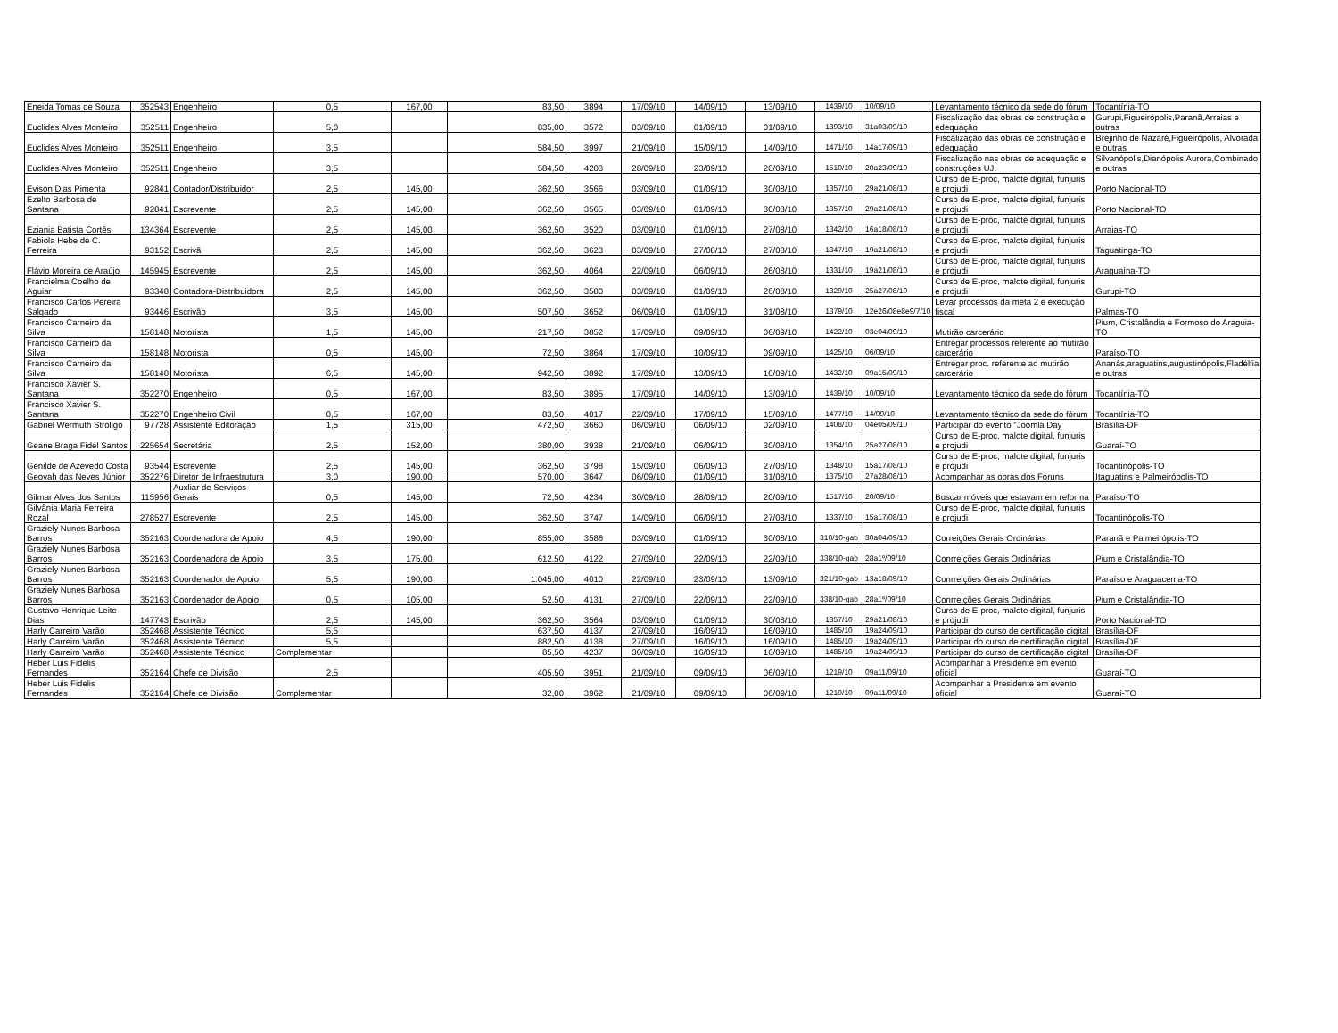| Eneida Tomas de Souza | 352543 | Engenheiro | 0,5 | 167,00 | 83,50 | 3894 | 17/09/10 | 14/09/10 | 13/09/10 | 1439/10 | 10/09/10 | Levantamento técnico da sede do fórum | Tocantínia-TO |
| Euclides Alves Monteiro | 352511 | Engenheiro | 5,0 | | 835,00 | 3572 | 03/09/10 | 01/09/10 | 01/09/10 | 1393/10 | 31a03/09/10 | Fiscalização das obras de construção e edequação | Gurupi,Figueirópolis,Paranã,Arraias e outras |
| Euclides Alves Monteiro | 352511 | Engenheiro | 3,5 | | 584,50 | 3997 | 21/09/10 | 15/09/10 | 14/09/10 | 1471/10 | 14a17/09/10 | Fiscalização das obras de construção e edequação | Brejinho de Nazaré,Figueirópolis, Alvorada e outras |
| Euclides Alves Monteiro | 352511 | Engenheiro | 3,5 | | 584,50 | 4203 | 28/09/10 | 23/09/10 | 20/09/10 | 1510/10 | 20a23/09/10 | Fiscalização nas obras de adequação e construções UJ. | Silvanópolis,Dianópolis,Aurora,Combinado e outras |
| Evison Dias Pimenta | 92841 | Contador/Distribuidor | 2,5 | 145,00 | 362,50 | 3566 | 03/09/10 | 01/09/10 | 30/08/10 | 1357/10 | 29a21/08/10 | Curso de E-proc, malote digital, funjuris e projudi | Porto Nacional-TO |
| Ezelto Barbosa de Santana | 92841 | Escrevente | 2,5 | 145,00 | 362,50 | 3565 | 03/09/10 | 01/09/10 | 30/08/10 | 1357/10 | 29a21/08/10 | Curso de E-proc, malote digital, funjuris e projudi | Porto Nacional-TO |
| Eziania Batista Cortês | 134364 | Escrevente | 2,5 | 145,00 | 362,50 | 3520 | 03/09/10 | 01/09/10 | 27/08/10 | 1342/10 | 16a18/08/10 | Curso de E-proc, malote digital, funjuris e projudi | Arraias-TO |
| Fabiola Hebe de C. Ferreira | 93152 | Escrivã | 2,5 | 145,00 | 362,50 | 3623 | 03/09/10 | 27/08/10 | 27/08/10 | 1347/10 | 19a21/08/10 | Curso de E-proc, malote digital, funjuris e projudi | Taguatinga-TO |
| Flávio Moreira de Araújo | 145945 | Escrevente | 2,5 | 145,00 | 362,50 | 4064 | 22/09/10 | 06/09/10 | 26/08/10 | 1331/10 | 19a21/08/10 | Curso de E-proc, malote digital, funjuris e projudi | Araguaína-TO |
| Francielma Coelho de Aguiar | 93348 | Contadora-Distribuidora | 2,5 | 145,00 | 362,50 | 3580 | 03/09/10 | 01/09/10 | 26/08/10 | 1329/10 | 25a27/08/10 | Curso de E-proc, malote digital, funjuris e projudi | Gurupi-TO |
| Francisco Carlos Pereira Salgado | 93446 | Escrivão | 3,5 | 145,00 | 507,50 | 3652 | 06/09/10 | 01/09/10 | 31/08/10 | 1379/10 | 12e26/08e8e9/7/10 | Levar processos da meta 2 e execução fiscal | Palmas-TO |
| Francisco Carneiro da Silva | 158148 | Motorista | 1,5 | 145,00 | 217,50 | 3852 | 17/09/10 | 09/09/10 | 06/09/10 | 1422/10 | 03e04/09/10 | Mutirão carcerário | Pium, Cristalândia e Formoso do Araguia-TO |
| Francisco Carneiro da Silva | 158148 | Motorista | 0,5 | 145,00 | 72,50 | 3864 | 17/09/10 | 10/09/10 | 09/09/10 | 1425/10 | 06/09/10 | Entregar processos referente ao mutirão carcerário | Paraíso-TO |
| Francisco Carneiro da Silva | 158148 | Motorista | 6,5 | 145,00 | 942,50 | 3892 | 17/09/10 | 13/09/10 | 10/09/10 | 1432/10 | 09a15/09/10 | Entregar proc. referente ao mutirão carcerário | Ananás,araguatins,augustinópolis,Fladélfia e outras |
| Francisco Xavier S. Santana | 352270 | Engenheiro | 0,5 | 167,00 | 83,50 | 3895 | 17/09/10 | 14/09/10 | 13/09/10 | 1439/10 | 10/09/10 | Levantamento técnico da sede do fórum | Tocantínia-TO |
| Francisco Xavier S. Santana | 352270 | Engenheiro Civil | 0,5 | 167,00 | 83,50 | 4017 | 22/09/10 | 17/09/10 | 15/09/10 | 1477/10 | 14/09/10 | Levantamento técnico da sede do fórum | Tocantínia-TO |
| Gabriel Wermuth Stroligo | 97728 | Assistente Editoração | 1,5 | 315,00 | 472,50 | 3660 | 06/09/10 | 06/09/10 | 02/09/10 | 1408/10 | 04e05/09/10 | Participar do evento "Joomla Day | Brasília-DF |
| Geane Braga Fidel Santos | 225654 | Secretária | 2,5 | 152,00 | 380,00 | 3938 | 21/09/10 | 06/09/10 | 30/08/10 | 1354/10 | 25a27/08/10 | Curso de E-proc, malote digital, funjuris e projudi | Guaraí-TO |
| Genilde de Azevedo Costa | 93544 | Escrevente | 2,5 | 145,00 | 362,50 | 3798 | 15/09/10 | 06/09/10 | 27/08/10 | 1348/10 | 15a17/08/10 | Curso de E-proc, malote digital, funjuris e projudi | Tocantinópolis-TO |
| Geovah das Neves Júnior | 352276 | Diretor de Infraestrutura | 3,0 | 190,00 | 570,00 | 3647 | 06/09/10 | 01/09/10 | 31/08/10 | 1375/10 | 27a28/08/10 | Acompanhar as obras dos Fóruns | Itaguatins e Palmeirópolis-TO |
| Gilmar Alves dos Santos | 115956 | Auxliar de Serviços Gerais | 0,5 | 145,00 | 72,50 | 4234 | 30/09/10 | 28/09/10 | 20/09/10 | 1517/10 | 20/09/10 | Buscar móveis que estavam em reforma | Paraíso-TO |
| Gilvânia Maria Ferreira Rozal | 278527 | Escrevente | 2,5 | 145,00 | 362,50 | 3747 | 14/09/10 | 06/09/10 | 27/08/10 | 1337/10 | 15a17/08/10 | Curso de E-proc, malote digital, funjuris e projudi | Tocantinópolis-TO |
| Graziely Nunes Barbosa Barros | 352163 | Coordenadora de Apoio | 4,5 | 190,00 | 855,00 | 3586 | 03/09/10 | 01/09/10 | 30/08/10 | 310/10-gab | 30a04/09/10 | Correições Gerais Ordinárias | Paranã e Palmeirópolis-TO |
| Graziely Nunes Barbosa Barros | 352163 | Coordenadora de Apoio | 3,5 | 175,00 | 612,50 | 4122 | 27/09/10 | 22/09/10 | 22/09/10 | 338/10-gab | 28a1º/09/10 | Conrreições Gerais Ordinárias | Pium e Cristalândia-TO |
| Graziely Nunes Barbosa Barros | 352163 | Coordenador de Apoio | 5,5 | 190,00 | 1.045,00 | 4010 | 22/09/10 | 23/09/10 | 13/09/10 | 321/10-gab | 13a18/09/10 | Conrreições Gerais Ordinárias | Paraíso e Araguacema-TO |
| Graziely Nunes Barbosa Barros | 352163 | Coordenador de Apoio | 0,5 | 105,00 | 52,50 | 4131 | 27/09/10 | 22/09/10 | 22/09/10 | 338/10-gab | 28a1º/09/10 | Conrreições Gerais Ordinárias | Pium e Cristalândia-TO |
| Gustavo Henrique Leite Dias | 147743 | Escrivão | 2,5 | 145,00 | 362,50 | 3564 | 03/09/10 | 01/09/10 | 30/08/10 | 1357/10 | 29a21/08/10 | Curso de E-proc, malote digital, funjuris e projudi | Porto Nacional-TO |
| Harly Carreiro Varão | 352468 | Assistente Técnico | 5,5 | | 637,50 | 4137 | 27/09/10 | 16/09/10 | 16/09/10 | 1485/10 | 19a24/09/10 | Participar do curso de certificação digital | Brasília-DF |
| Harly Carreiro Varão | 352468 | Assistente Técnico | 5,5 | | 882,50 | 4138 | 27/09/10 | 16/09/10 | 16/09/10 | 1485/10 | 19a24/09/10 | Participar do curso de certificação digital | Brasília-DF |
| Harly Carreiro Varão | 352468 | Assistente Técnico | Complementar | | 85,50 | 4237 | 30/09/10 | 16/09/10 | 16/09/10 | 1485/10 | 19a24/09/10 | Participar do curso de certificação digital | Brasília-DF |
| Heber Luis Fidelis Fernandes | 352164 | Chefe de Divisão | 2,5 | | 405,50 | 3951 | 21/09/10 | 09/09/10 | 06/09/10 | 1219/10 | 09a11/09/10 | Acompanhar a Presidente em evento oficial | Guaraí-TO |
| Heber Luis Fidelis Fernandes | 352164 | Chefe de Divisão | Complementar | | 32,00 | 3962 | 21/09/10 | 09/09/10 | 06/09/10 | 1219/10 | 09a11/09/10 | Acompanhar a Presidente em evento oficial | Guaraí-TO |